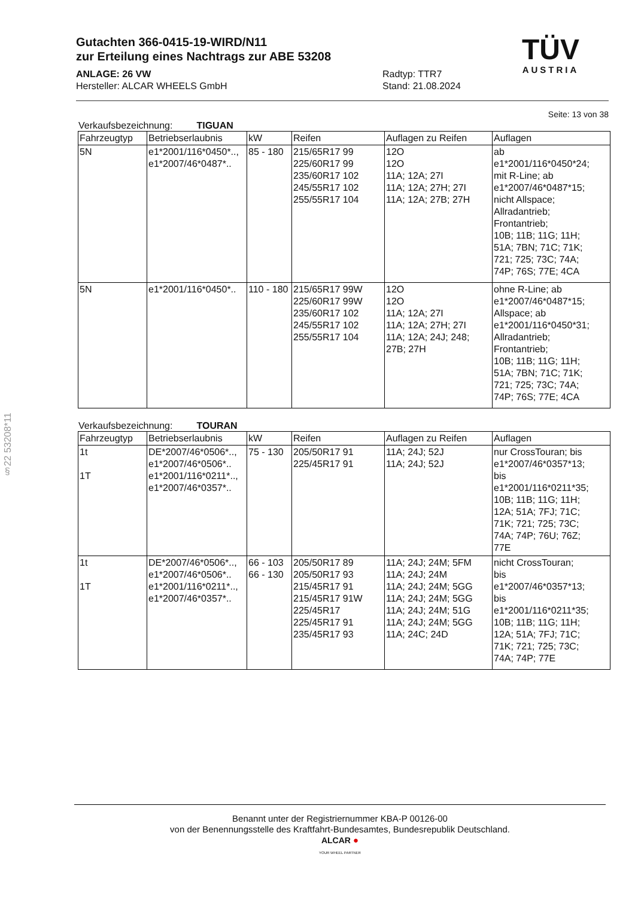§22 53208*11
Gutachten 366-0415-19-WIRD/N11
zur Erteilung eines Nachtrags zur ABE 53208
TÜV
AUSTRIA
ANLAGE: 26 VW
Hersteller: ALCAR WHEELS GmbH
Radtyp: TTR7
Stand: 21.08.2024
Seite: 13 von 38
Verkaufsbezeichnung: TIGUAN
| Fahrzeugtyp | Betriebserlaubnis | kW | Reifen | Auflagen zu Reifen | Auflagen |
| --- | --- | --- | --- | --- | --- |
| 5N | e1*2001/116*0450*.., e1*2007/46*0487*.. | 85 - 180 | 215/65R17 99 225/60R17 99 235/60R17 102 245/55R17 102 255/55R17 104 | 12O 12O 11A; 12A; 27I 11A; 12A; 27H; 27I 11A; 12A; 27B; 27H | ab e1*2001/116*0450*24; mit R-Line; ab e1*2007/46*0487*15; nicht Allspace; Allradantrieb; Frontantrieb; 10B; 11B; 11G; 11H; 51A; 7BN; 71C; 71K; 721; 725; 73C; 74A; 74P; 76S; 77E; 4CA |
| 5N | e1*2001/116*0450*.. | 110 - 180 | 215/65R17 99W 225/60R17 99W 235/60R17 102 245/55R17 102 255/55R17 104 | 12O 12O 11A; 12A; 27I 11A; 12A; 27H; 27I 11A; 12A; 24J; 248; 27B; 27H | ohne R-Line; ab e1*2007/46*0487*15; Allspace; ab e1*2001/116*0450*31; Allradantrieb; Frontantrieb; 10B; 11B; 11G; 11H; 51A; 7BN; 71C; 71K; 721; 725; 73C; 74A; 74P; 76S; 77E; 4CA |
Verkaufsbezeichnung: TOURAN
| Fahrzeugtyp | Betriebserlaubnis | kW | Reifen | Auflagen zu Reifen | Auflagen |
| --- | --- | --- | --- | --- | --- |
| 1t 1T | DE*2007/46*0506*.., e1*2007/46*0506*.. e1*2001/116*0211*.., e1*2007/46*0357*.. | 75 - 130 | 205/50R17 91 225/45R17 91 | 11A; 24J; 52J 11A; 24J; 52J | nur CrossTouran; bis e1*2007/46*0357*13; bis e1*2001/116*0211*35; 10B; 11B; 11G; 11H; 12A; 51A; 7FJ; 71C; 71K; 721; 725; 73C; 74A; 74P; 76U; 76Z; 77E |
| 1t 1T | DE*2007/46*0506*.., e1*2007/46*0506*.. e1*2001/116*0211*.., e1*2007/46*0357*.. | 66 - 103 66 - 130 | 205/50R17 89 205/50R17 93 215/45R17 91 215/45R17 91W 225/45R17 225/45R17 91 235/45R17 93 | 11A; 24J; 24M; 5FM 11A; 24J; 24M 11A; 24J; 24M; 5GG 11A; 24J; 24M; 5GG 11A; 24J; 24M; 51G 11A; 24J; 24M; 5GG 11A; 24C; 24D | nicht CrossTouran; bis e1*2007/46*0357*13; bis e1*2001/116*0211*35; 10B; 11B; 11G; 11H; 12A; 51A; 7FJ; 71C; 71K; 721; 725; 73C; 74A; 74P; 77E |
Benannt unter der Registriernummer KBA-P 00126-00
von der Benennungsstelle des Kraftfahrt-Bundesamtes, Bundesrepublik Deutschland.
ALCAR ●
YOUR WHEEL PARTNER